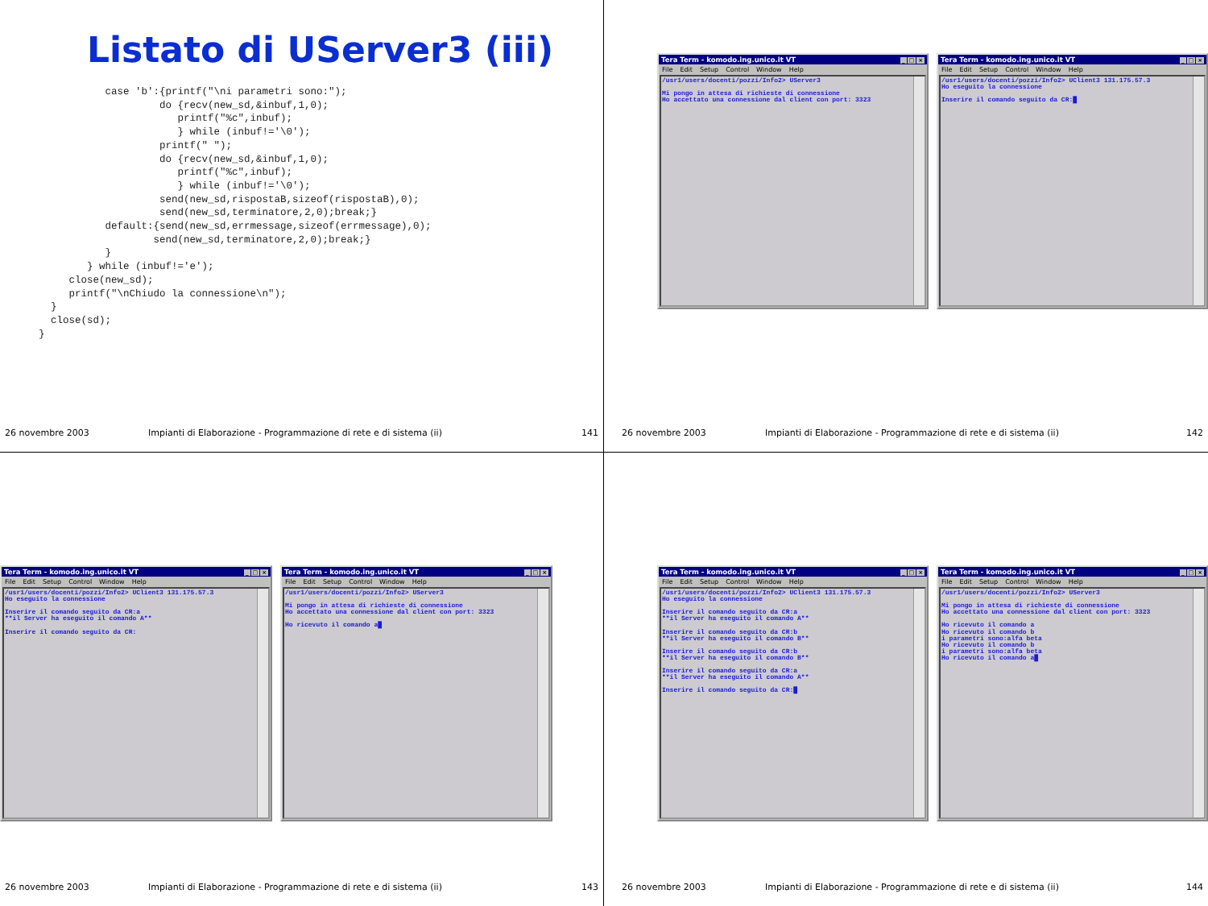Listato di UServer3 (iii)
           case 'b':{printf("\ni parametri sono:");
                    do {recv(new_sd,&inbuf,1,0);
                       printf("%c",inbuf);
                       } while (inbuf!='\0');
                    printf(" ");
                    do {recv(new_sd,&inbuf,1,0);
                       printf("%c",inbuf);
                       } while (inbuf!='\0');
                    send(new_sd,rispostaB,sizeof(rispostaB),0);
                    send(new_sd,terminatore,2,0);break;}
           default:{send(new_sd,errmessage,sizeof(errmessage),0);
                   send(new_sd,terminatore,2,0);break;}
           }
        } while (inbuf!='e');
     close(new_sd);
     printf("\nChiudo la connessione\n");
  }
  close(sd);
}
26 novembre 2003 Impianti di Elaborazione - Programmazione di rete e di sistema (ii) 141
Tera Term - komodo.ing.unico.it VT _ □ ×
File Edit Setup Control Window Help
/usr1/users/docenti/pozzi/Info2> UServer3

Mi pongo in attesa di richieste di connessione
Ho accettato una connessione dal client con port: 3323
Tera Term - komodo.ing.unico.it VT _ □ ×
File Edit Setup Control Window Help
/usr1/users/docenti/pozzi/Info2> UClient3 131.175.57.3
Ho eseguito la connessione

Inserire il comando seguito da CR:█
26 novembre 2003 Impianti di Elaborazione - Programmazione di rete e di sistema (ii) 142
Tera Term - komodo.ing.unico.it VT _ □ ×
File Edit Setup Control Window Help
/usr1/users/docenti/pozzi/Info2> UClient3 131.175.57.3
Ho eseguito la connessione

Inserire il comando seguito da CR:a
**il Server ha eseguito il comando A**

Inserire il comando seguito da CR:
Tera Term - komodo.ing.unico.it VT _ □ ×
File Edit Setup Control Window Help
/usr1/users/docenti/pozzi/Info2> UServer3

Mi pongo in attesa di richieste di connessione
Ho accettato una connessione dal client con port: 3323

Ho ricevuto il comando a█
26 novembre 2003 Impianti di Elaborazione - Programmazione di rete e di sistema (ii) 143
Tera Term - komodo.ing.unico.it VT _ □ ×
File Edit Setup Control Window Help
/usr1/users/docenti/pozzi/Info2> UClient3 131.175.57.3
Ho eseguito la connessione

Inserire il comando seguito da CR:a
**il Server ha eseguito il comando A**

Inserire il comando seguito da CR:b
**il Server ha eseguito il comando B**

Inserire il comando seguito da CR:b
**il Server ha eseguito il comando B**

Inserire il comando seguito da CR:a
**il Server ha eseguito il comando A**

Inserire il comando seguito da CR:█
Tera Term - komodo.ing.unico.it VT _ □ ×
File Edit Setup Control Window Help
/usr1/users/docenti/pozzi/Info2> UServer3

Mi pongo in attesa di richieste di connessione
Ho accettato una connessione dal client con port: 3323

Ho ricevuto il comando a
Ho ricevuto il comando b
i parametri sono:alfa beta
Ho ricevuto il comando b
i parametri sono:alfa beta
Ho ricevuto il comando a█
26 novembre 2003 Impianti di Elaborazione - Programmazione di rete e di sistema (ii) 144